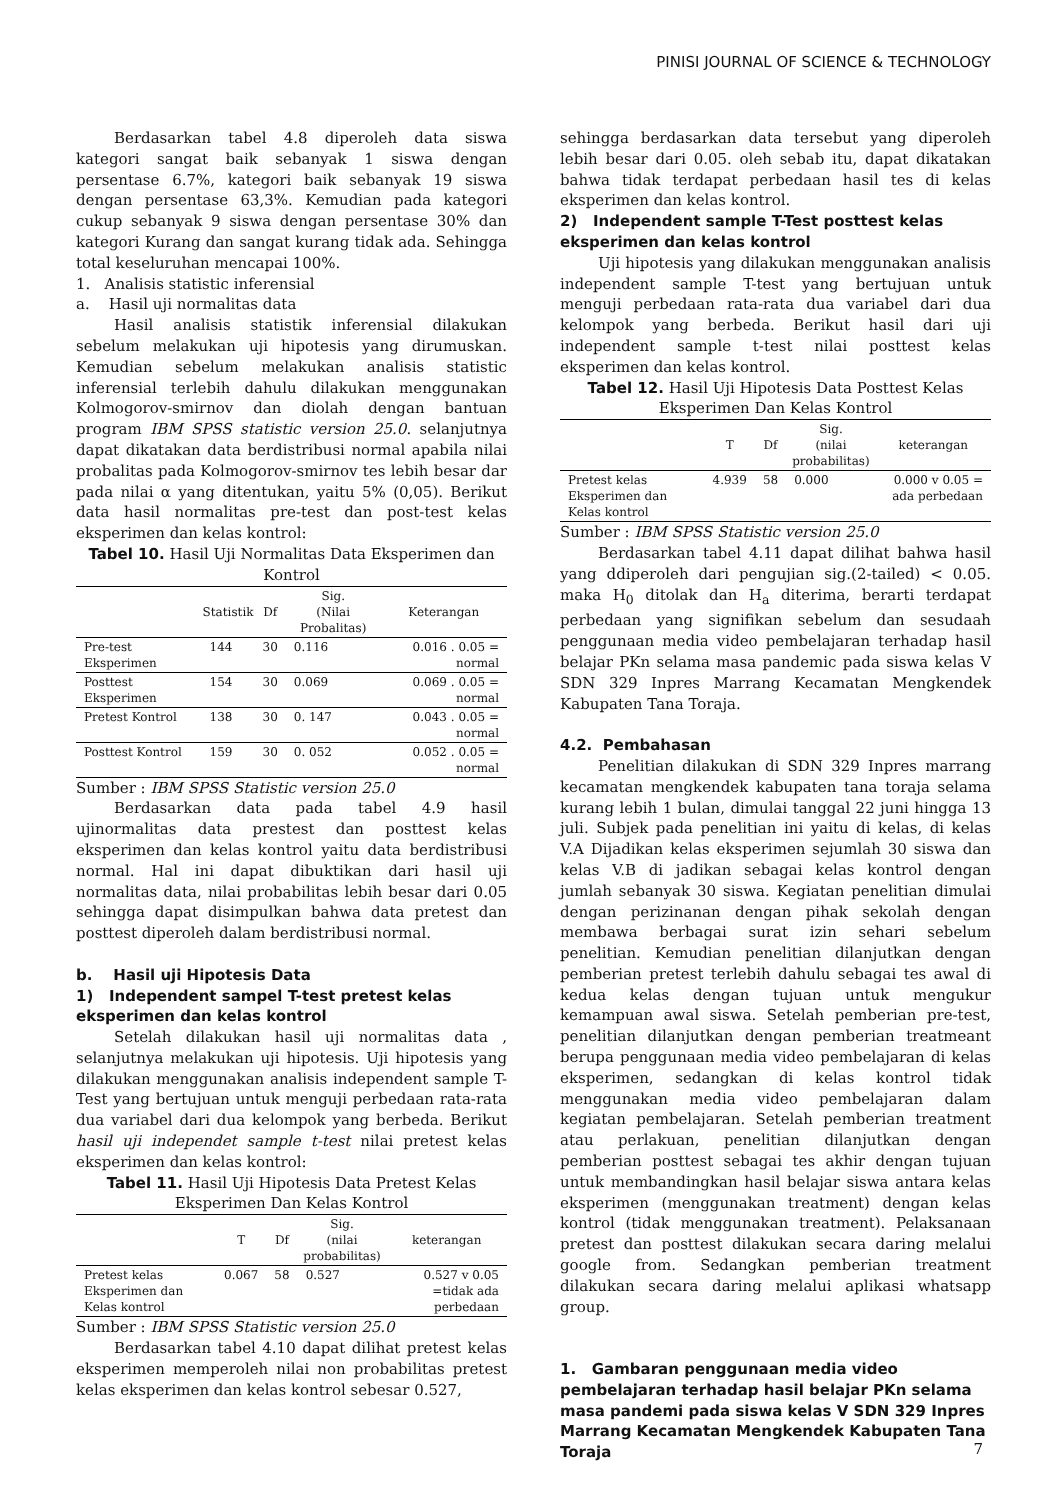PINISI JOURNAL OF SCIENCE & TECHNOLOGY
Berdasarkan tabel 4.8 diperoleh data siswa kategori sangat baik sebanyak 1 siswa dengan persentase 6.7%, kategori baik sebanyak 19 siswa dengan persentase 63,3%. Kemudian pada kategori cukup sebanyak 9 siswa dengan persentase 30% dan kategori Kurang dan sangat kurang tidak ada. Sehingga total keseluruhan mencapai 100%.
1. Analisis statistic inferensial
a. Hasil uji normalitas data
Hasil analisis statistik inferensial dilakukan sebelum melakukan uji hipotesis yang dirumuskan. Kemudian sebelum melakukan analisis statistic inferensial terlebih dahulu dilakukan menggunakan Kolmogorov-smirnov dan diolah dengan bantuan program IBM SPSS statistic version 25.0. selanjutnya dapat dikatakan data berdistribusi normal apabila nilai probalitas pada Kolmogorov-smirnov tes lebih besar dar pada nilai α yang ditentukan, yaitu 5% (0,05). Berikut data hasil normalitas pre-test dan post-test kelas eksperimen dan kelas kontrol:
Tabel 10. Hasil Uji Normalitas Data Eksperimen dan Kontrol
| | Statistik | Df | Sig. (Nilai Probalitas) | Keterangan |
| --- | --- | --- | --- | --- |
| Pre-test Eksperimen | 144 | 30 | 0.116 | 0.016 . 0.05 = normal |
| Posttest Eksperimen | 154 | 30 | 0.069 | 0.069 . 0.05 = normal |
| Pretest Kontrol | 138 | 30 | 0. 147 | 0.043 . 0.05 = normal |
| Posttest Kontrol | 159 | 30 | 0. 052 | 0.052 . 0.05 = normal |
Sumber : IBM SPSS Statistic version 25.0
Berdasarkan data pada tabel 4.9 hasil ujinormalitas data prestest dan posttest kelas eksperimen dan kelas kontrol yaitu data berdistribusi normal. Hal ini dapat dibuktikan dari hasil uji normalitas data, nilai probabilitas lebih besar dari 0.05 sehingga dapat disimpulkan bahwa data pretest dan posttest diperoleh dalam berdistribusi normal.
b. Hasil uji Hipotesis Data
1) Independent sampel T-test pretest kelas eksperimen dan kelas kontrol
Setelah dilakukan hasil uji normalitas data , selanjutnya melakukan uji hipotesis. Uji hipotesis yang dilakukan menggunakan analisis independent sample T-Test yang bertujuan untuk menguji perbedaan rata-rata dua variabel dari dua kelompok yang berbeda. Berikut hasil uji independet sample t-test nilai pretest kelas eksperimen dan kelas kontrol:
Tabel 11. Hasil Uji Hipotesis Data Pretest Kelas Eksperimen Dan Kelas Kontrol
| | T | Df | Sig. (nilai probabilitas) | keterangan |
| --- | --- | --- | --- | --- |
| Pretest kelas Eksperimen dan Kelas kontrol | 0.067 | 58 | 0.527 | 0.527 v 0.05 =tidak ada perbedaan |
Sumber : IBM SPSS Statistic version 25.0
Berdasarkan tabel 4.10 dapat dilihat pretest kelas eksperimen memperoleh nilai non probabilitas pretest kelas eksperimen dan kelas kontrol sebesar 0.527,
sehingga berdasarkan data tersebut yang diperoleh lebih besar dari 0.05. oleh sebab itu, dapat dikatakan bahwa tidak terdapat perbedaan hasil tes di kelas eksperimen dan kelas kontrol.
2) Independent sample T-Test posttest kelas eksperimen dan kelas kontrol
Uji hipotesis yang dilakukan menggunakan analisis independent sample T-test yang bertujuan untuk menguji perbedaan rata-rata dua variabel dari dua kelompok yang berbeda. Berikut hasil dari uji independent sample t-test nilai posttest kelas eksperimen dan kelas kontrol.
Tabel 12. Hasil Uji Hipotesis Data Posttest Kelas Eksperimen Dan Kelas Kontrol
| | T | Df | Sig. (nilai probabilitas) | keterangan |
| --- | --- | --- | --- | --- |
| Pretest kelas Eksperimen dan Kelas kontrol | 4.939 | 58 | 0.000 | 0.000 v 0.05 = ada perbedaan |
Sumber : IBM SPSS Statistic version 25.0
Berdasarkan tabel 4.11 dapat dilihat bahwa hasil yang ddiperoleh dari pengujian sig.(2-tailed) < 0.05. maka H<sub>0</sub> ditolak dan H<sub>a</sub> diterima, berarti terdapat perbedaan yang signifikan sebelum dan sesudaah penggunaan media video pembelajaran terhadap hasil belajar PKn selama masa pandemic pada siswa kelas V SDN 329 Inpres Marrang Kecamatan Mengkendek Kabupaten Tana Toraja.
4.2. Pembahasan
Penelitian dilakukan di SDN 329 Inpres marrang kecamatan mengkendek kabupaten tana toraja selama kurang lebih 1 bulan, dimulai tanggal 22 juni hingga 13 juli. Subjek pada penelitian ini yaitu di kelas, di kelas V.A Dijadikan kelas eksperimen sejumlah 30 siswa dan kelas V.B di jadikan sebagai kelas kontrol dengan jumlah sebanyak 30 siswa. Kegiatan penelitian dimulai dengan perizinanan dengan pihak sekolah dengan membawa berbagai surat izin sehari sebelum penelitian. Kemudian penelitian dilanjutkan dengan pemberian pretest terlebih dahulu sebagai tes awal di kedua kelas dengan tujuan untuk mengukur kemampuan awal siswa. Setelah pemberian pre-test, penelitian dilanjutkan dengan pemberian treatmeant berupa penggunaan media video pembelajaran di kelas eksperimen, sedangkan di kelas kontrol tidak menggunakan media video pembelajaran dalam kegiatan pembelajaran. Setelah pemberian treatment atau perlakuan, penelitian dilanjutkan dengan pemberian posttest sebagai tes akhir dengan tujuan untuk membandingkan hasil belajar siswa antara kelas eksperimen (menggunakan treatment) dengan kelas kontrol (tidak menggunakan treatment). Pelaksanaan pretest dan posttest dilakukan secara daring melalui google from. Sedangkan pemberian treatment dilakukan secara daring melalui aplikasi whatsapp group.
1. Gambaran penggunaan media video pembelajaran terhadap hasil belajar PKn selama masa pandemi pada siswa kelas V SDN 329 Inpres Marrang Kecamatan Mengkendek Kabupaten Tana Toraja
7